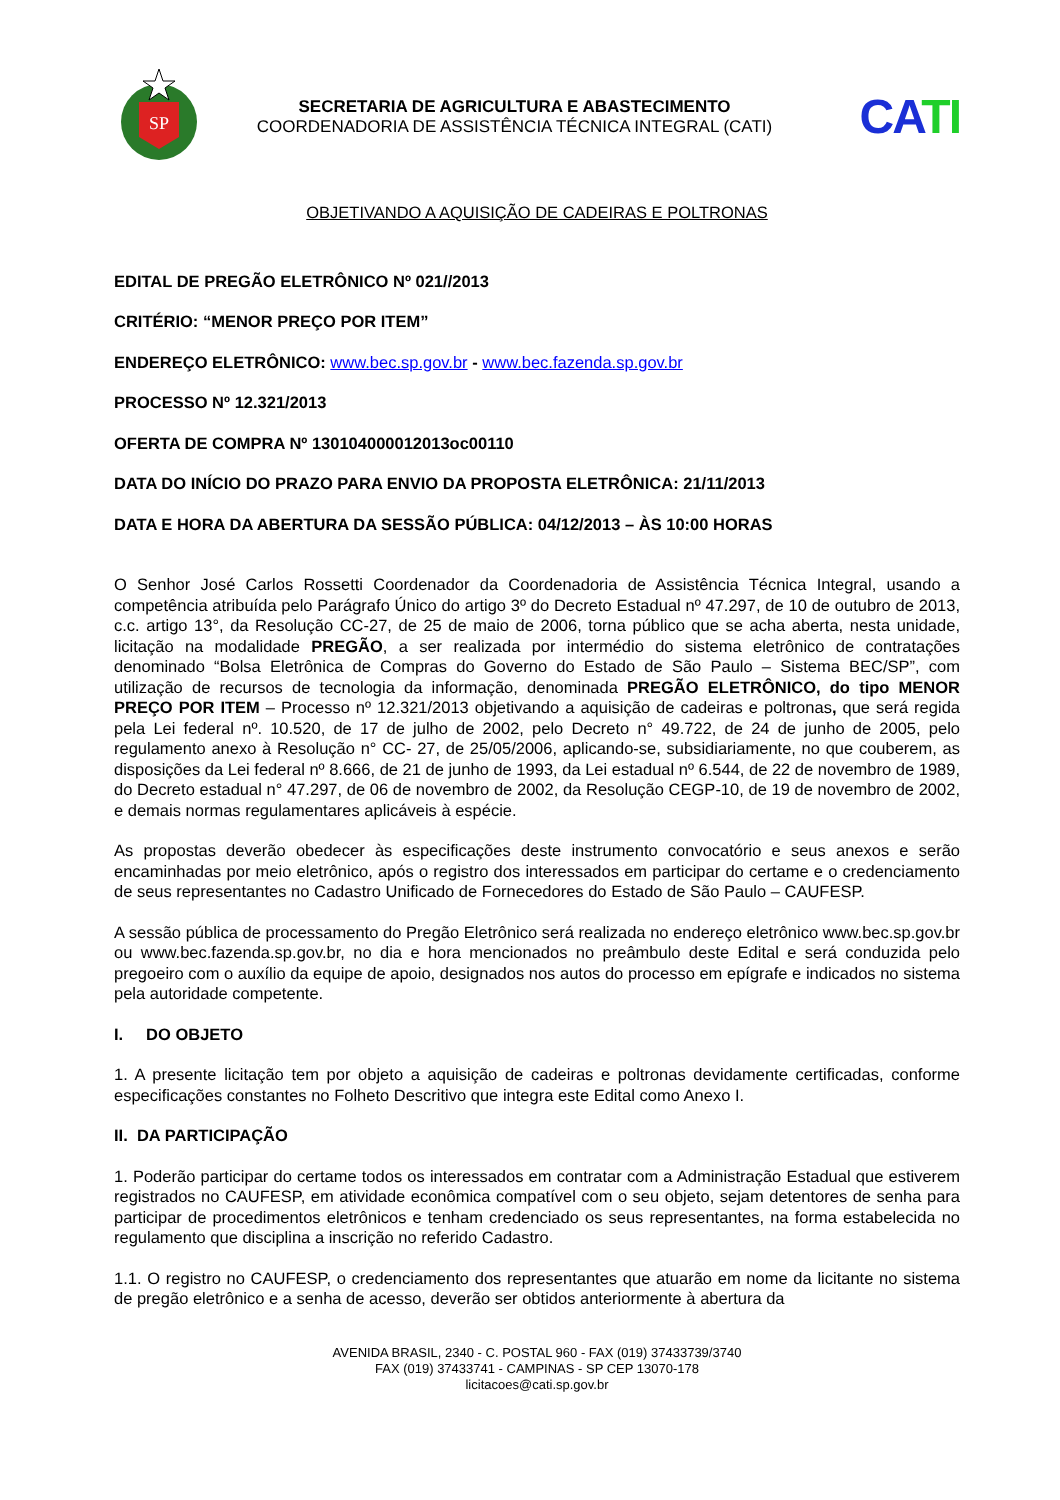SP
SECRETARIA DE AGRICULTURA E ABASTECIMENTO
COORDENADORIA DE ASSISTÊNCIA TÉCNICA INTEGRAL (CATI)
CATI
OBJETIVANDO A AQUISIÇÃO DE CADEIRAS E POLTRONAS
EDITAL DE PREGÃO ELETRÔNICO Nº 021//2013
CRITÉRIO: “MENOR PREÇO POR ITEM”
ENDEREÇO ELETRÔNICO: www.bec.sp.gov.br - www.bec.fazenda.sp.gov.br
PROCESSO Nº 12.321/2013
OFERTA DE COMPRA Nº 130104000012013oc00110
DATA DO INÍCIO DO PRAZO PARA ENVIO DA PROPOSTA ELETRÔNICA: 21/11/2013
DATA E HORA DA ABERTURA DA SESSÃO PÚBLICA: 04/12/2013 – ÀS 10:00 HORAS
O Senhor José Carlos Rossetti Coordenador da Coordenadoria de Assistência Técnica Integral, usando a competência atribuída pelo Parágrafo Único do artigo 3º do Decreto Estadual nº 47.297, de 10 de outubro de 2013, c.c. artigo 13°, da Resolução CC-27, de 25 de maio de 2006, torna público que se acha aberta, nesta unidade, licitação na modalidade PREGÃO, a ser realizada por intermédio do sistema eletrônico de contratações denominado “Bolsa Eletrônica de Compras do Governo do Estado de São Paulo – Sistema BEC/SP”, com utilização de recursos de tecnologia da informação, denominada PREGÃO ELETRÔNICO, do tipo MENOR PREÇO POR ITEM – Processo nº 12.321/2013 objetivando a aquisição de cadeiras e poltronas, que será regida pela Lei federal nº. 10.520, de 17 de julho de 2002, pelo Decreto n° 49.722, de 24 de junho de 2005, pelo regulamento anexo à Resolução n° CC- 27, de 25/05/2006, aplicando-se, subsidiariamente, no que couberem, as disposições da Lei federal nº 8.666, de 21 de junho de 1993, da Lei estadual nº 6.544, de 22 de novembro de 1989, do Decreto estadual n° 47.297, de 06 de novembro de 2002, da Resolução CEGP-10, de 19 de novembro de 2002, e demais normas regulamentares aplicáveis à espécie.
As propostas deverão obedecer às especificações deste instrumento convocatório e seus anexos e serão encaminhadas por meio eletrônico, após o registro dos interessados em participar do certame e o credenciamento de seus representantes no Cadastro Unificado de Fornecedores do Estado de São Paulo – CAUFESP.
A sessão pública de processamento do Pregão Eletrônico será realizada no endereço eletrônico www.bec.sp.gov.br ou www.bec.fazenda.sp.gov.br, no dia e hora mencionados no preâmbulo deste Edital e será conduzida pelo pregoeiro com o auxílio da equipe de apoio, designados nos autos do processo em epígrafe e indicados no sistema pela autoridade competente.
I. DO OBJETO
1. A presente licitação tem por objeto a aquisição de cadeiras e poltronas devidamente certificadas, conforme especificações constantes no Folheto Descritivo que integra este Edital como Anexo I.
II. DA PARTICIPAÇÃO
1. Poderão participar do certame todos os interessados em contratar com a Administração Estadual que estiverem registrados no CAUFESP, em atividade econômica compatível com o seu objeto, sejam detentores de senha para participar de procedimentos eletrônicos e tenham credenciado os seus representantes, na forma estabelecida no regulamento que disciplina a inscrição no referido Cadastro.
1.1. O registro no CAUFESP, o credenciamento dos representantes que atuarão em nome da licitante no sistema de pregão eletrônico e a senha de acesso, deverão ser obtidos anteriormente à abertura da
AVENIDA BRASIL, 2340 - C. POSTAL 960 - FAX (019) 37433739/3740
FAX (019) 37433741 - CAMPINAS - SP CEP 13070-178
licitacoes@cati.sp.gov.br